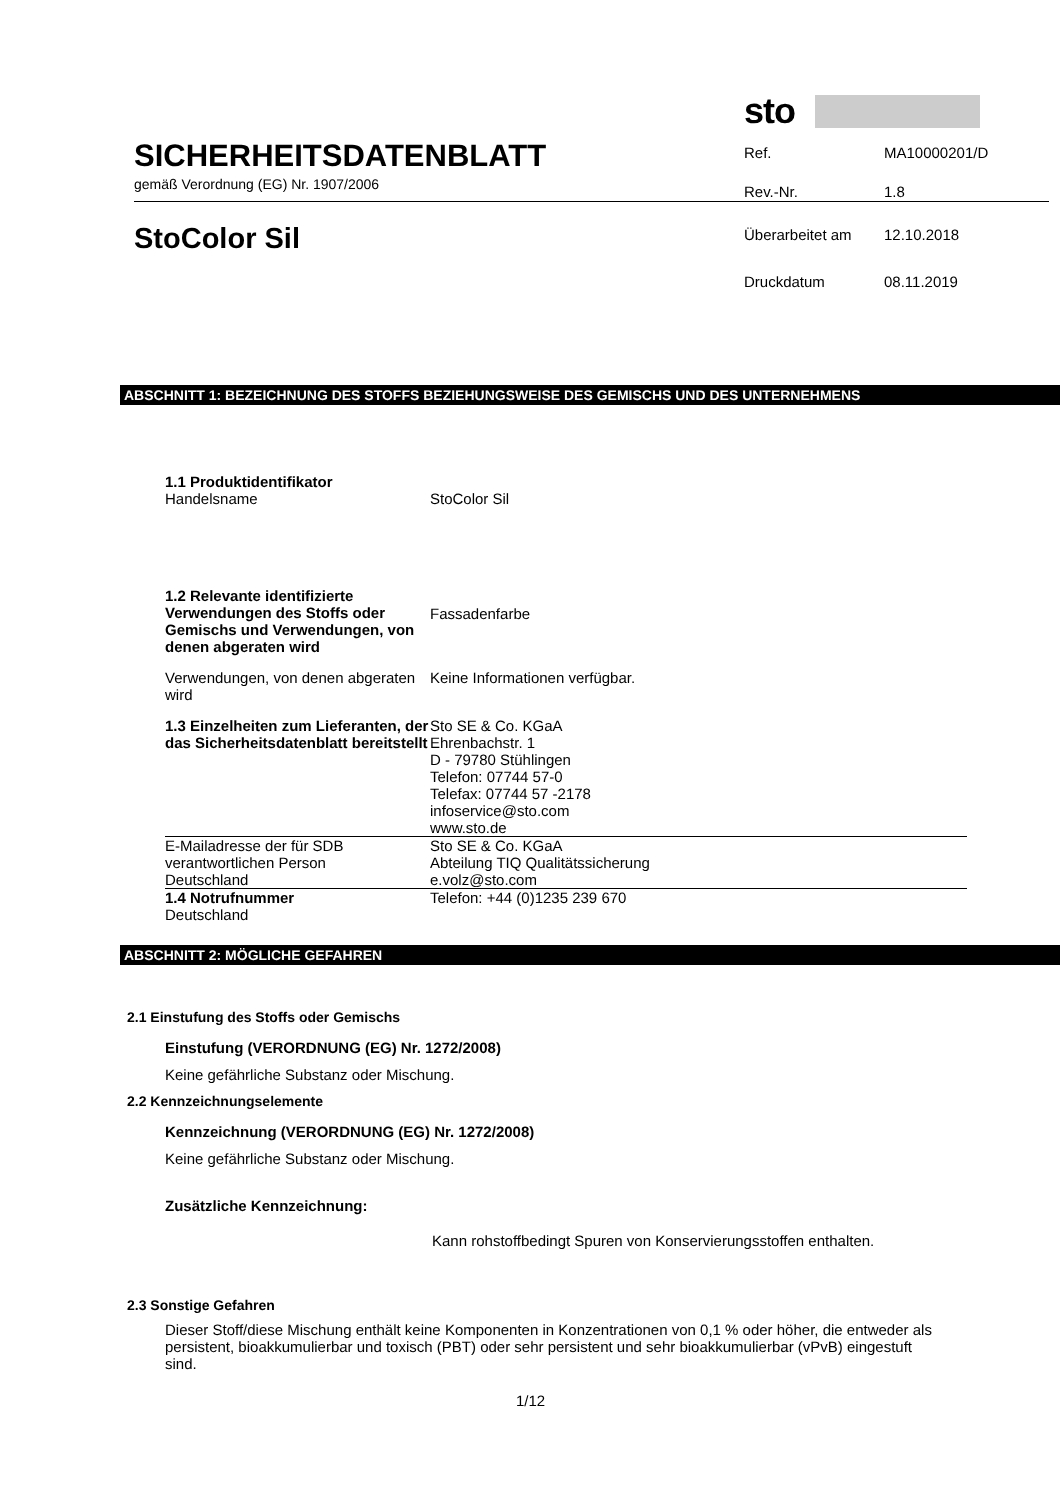SICHERHEITSDATENBLATT
gemäß Verordnung (EG) Nr. 1907/2006
StoColor Sil
sto
| Ref. | MA10000201/D |
| Rev.-Nr. | 1.8 |
| Überarbeitet am | 12.10.2018 |
| Druckdatum | 08.11.2019 |
ABSCHNITT 1: BEZEICHNUNG DES STOFFS BEZIEHUNGSWEISE DES GEMISCHS UND DES UNTERNEHMENS
| 1.1 Produktidentifikator Handelsname | StoColor Sil |
| 1.2 Relevante identifizierte Verwendungen des Stoffs oder Gemischs und Verwendungen, von denen abgeraten wird | Fassadenfarbe |
| Verwendungen, von denen abgeraten wird | Keine Informationen verfügbar. |
| 1.3 Einzelheiten zum Lieferanten, der das Sicherheitsdatenblatt bereitstellt | Sto SE & Co. KGaA Ehrenbachstr. 1 D - 79780 Stühlingen Telefon: 07744 57-0 Telefax: 07744 57 -2178 infoservice@sto.com www.sto.de |
| E-Mailadresse der für SDB verantwortlichen Person Deutschland | Sto SE & Co. KGaA Abteilung TIQ Qualitätssicherung e.volz@sto.com |
| 1.4 Notrufnummer Deutschland | Telefon: +44 (0)1235 239 670 |
ABSCHNITT 2: MÖGLICHE GEFAHREN
2.1 Einstufung des Stoffs oder Gemischs
Einstufung (VERORDNUNG (EG) Nr. 1272/2008)
Keine gefährliche Substanz oder Mischung.
2.2 Kennzeichnungselemente
Kennzeichnung (VERORDNUNG (EG) Nr. 1272/2008)
Keine gefährliche Substanz oder Mischung.
Zusätzliche Kennzeichnung:
Kann rohstoffbedingt Spuren von Konservierungsstoffen enthalten.
2.3 Sonstige Gefahren
Dieser Stoff/diese Mischung enthält keine Komponenten in Konzentrationen von 0,1 % oder höher, die entweder als persistent, bioakkumulierbar und toxisch (PBT) oder sehr persistent und sehr bioakkumulierbar (vPvB) eingestuft sind.
1/12